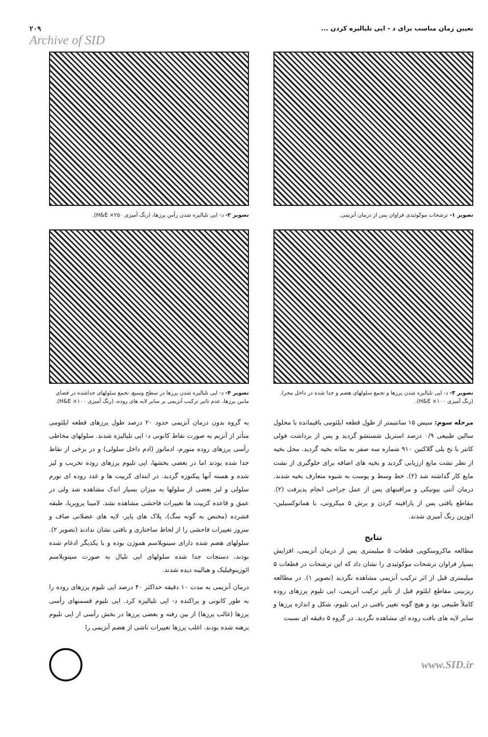تعیین زمان مناسب برای د - اپی تلیالیزه کردن ...
۲۰۹
Archive of SID
تصویر ۱- ترشحات موکوئیدی فراوان پس از درمان آنزیمی.
تصویر ۲- د- اپی تلیالیزه شدن رأس پرزها، (رنگ آمیزی H&E ×۲۵۰).
تصویر ۳- د- اپی تلیالیزه شدن پرزها و تجمع سلولهای هضم و جدا شده در داخل مجرا، (رنگ آمیزی H&E ×۱۰۰).
تصویر ۴- د- اپی تلیالیزه شدن پرزها در سطح وسیع، تجمع سلولهای جداشده در فضای مابین پرزها، عدم تاثیر ترکیب آنزیمی بر سایر لایه های روده، (رنگ آمیزی H&E ×۱۰۰).
مرحله سوم: سپس ۱۵ سانتیمتر از طول قطعه ایلئومی باقیمانده با محلول سالین طبیعی ۰/۹ درصد استریل شستشو گردید و پس از برداشت فولی کاتتر با نخ پلی گلاکتین ۹۱۰ شماره سه صفر به مثانه بخیه گردید. محل بخیه از نظر نشت مایع ارزیابی گردید و بخیه های اضافه برای جلوگیری از نشت مایع کار گذاشته شد (۲). خط وسط و پوست به شیوه متعارف بخیه شدند. درمان آنتی بیوتیکی و مراقبتهای پس از عمل جراحی انجام پذیرفت (۲). مقاطع بافتی پس از پارافینه کردن و برش ۵ میکرونی، با هماتوکسیلین- ائوزین رنگ آمیزی شدند.
نتایج
مطالعه ماکروسکوپی قطعات ۵ میلیمتری پس از درمان آنزیمی، افزایش بسیار فراوان ترشحات موکوئیدی را نشان داد که این ترشحات در قطعات ۵ میلیمتری قبل از اثر ترکیب آنزیمی مشاهده نگردید (تصویر ۱). در مطالعه ریزبینی مقاطع ایلئوم قبل از تأثیر ترکیب آنزیمی، اپی تلیوم پرزهای روده کاملاً طبیعی بود و هیچ گونه تغییر بافتی در اپی تلیوم، شکل و اندازه پرزها و سایر لایه های بافت روده ای مشاهده نگردید. در گروه ۵ دقیقه ای نسبت
به گروه بدون درمان آنزیمی حدود ۲۰ درصد طول پرزهای قطعه ایلئومی متأثر از آنزیم به صورت نقاط کانونی د- اپی تلیالیزه شدند. سلولهای مخاطی رأسی پرزهای روده متورم، ادماتوز (ادم داخل سلولی) و در برخی از نقاط جدا شده بودند اما در بعضی بخشها، اپی تلیوم پرزهای روده تخریب و لیز شده و هسته آنها پیکنوزه گردید. در ابتدای کریپت ها و غدد روده ای تورم سلولی و لیز بعضی از سلولها به میزان بسیار اندک مشاهده شد ولی در عمق و قاعده کریپت ها تغییرات فاحشی مشاهده نشد. لامینا پروپریا، طبقه فشرده (مختص به گونه سگ)، پلاک های پایر، لایه های عضلانی صاف و سروز تغییرات فاحشی را از لحاظ ساختاری و بافتی نشان ندادند (تصویر ۲). سلولهای هضم شده دارای سیتوپلاسم هموژن بوده و با یکدیگر ادغام شده بودند، دستجات جدا شده سلولهای اپی تلیال به صورت سیتوپلاسم ائوزینوفیلیک و هیالینه دیده شدند.
درمان آنزیمی به مدت ۱۰ دقیقه حداکثر ۴۰ درصد اپی تلیوم پرزهای روده را به طور کانونی و پراکنده د- اپی تلیالیزه کرد. اپی تلیوم قسمتهای رأسی پرزها (غالب پرزها) از بین رفته و بعضی پرزها در بخش رأسی از اپی تلیوم برهنه شده بودند. اغلب پرزها تغییرات ناشی از هضم آنزیمی را
www.SID.ir